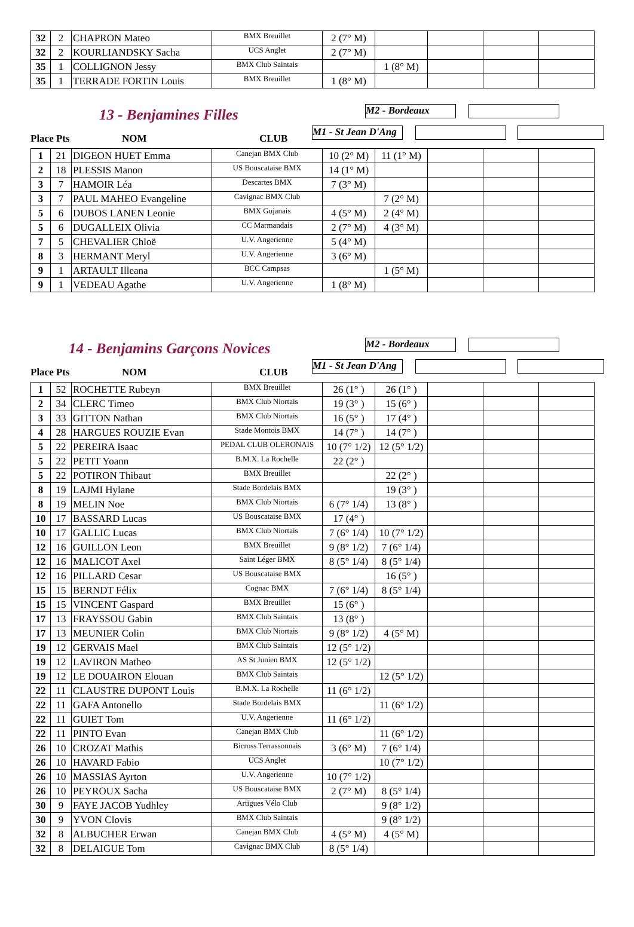| 32 | 2 | CHAPRON Mateo | BMX Breuillet | 2 (7° M) | | | | |
| 32 | 2 | KOURLIANDSKY Sacha | UCS Anglet | 2 (7° M) | | | | |
| 35 | 1 | COLLIGNON Jessy | BMX Club Saintais | | 1 (8° M) | | | |
| 35 | 1 | TERRADE FORTIN Louis | BMX Breuillet | 1 (8° M) | | | | |
13 - Benjamines Filles M2 - Bordeaux
M1 - St Jean D'Ang
Place Pts NOM CLUB
| 1 | 21 | DIGEON HUET Emma | Canejan BMX Club | 10 (2° M) | 11 (1° M) | | | |
| 2 | 18 | PLESSIS Manon | US Bouscataise BMX | 14 (1° M) | | | | |
| 3 | 7 | HAMOIR Léa | Descartes BMX | 7 (3° M) | | | | |
| 3 | 7 | PAUL MAHEO Evangeline | Cavignac BMX Club | | 7 (2° M) | | | |
| 5 | 6 | DUBOS LANEN Leonie | BMX Gujanais | 4 (5° M) | 2 (4° M) | | | |
| 5 | 6 | DUGALLEIX Olivia | CC Marmandais | 2 (7° M) | 4 (3° M) | | | |
| 7 | 5 | CHEVALIER Chloë | U.V. Angerienne | 5 (4° M) | | | | |
| 8 | 3 | HERMANT Meryl | U.V. Angerienne | 3 (6° M) | | | | |
| 9 | 1 | ARTAULT Illeana | BCC Campsas | | 1 (5° M) | | | |
| 9 | 1 | VEDEAU Agathe | U.V. Angerienne | 1 (8° M) | | | | |
14 - Benjamins Garçons Novices M2 - Bordeaux
M1 - St Jean D'Ang
Place Pts NOM CLUB
| 1 | 52 | ROCHETTE Rubeyn | BMX Breuillet | 26 (1° ) | 26 (1° ) | | | |
| 2 | 34 | CLERC Timeo | BMX Club Niortais | 19 (3° ) | 15 (6° ) | | | |
| 3 | 33 | GITTON Nathan | BMX Club Niortais | 16 (5° ) | 17 (4° ) | | | |
| 4 | 28 | HARGUES ROUZIE Evan | Stade Montois BMX | 14 (7° ) | 14 (7° ) | | | |
| 5 | 22 | PEREIRA Isaac | PEDAL CLUB OLERONAIS | 10 (7° 1/2) | 12 (5° 1/2) | | | |
| 5 | 22 | PETIT Yoann | B.M.X. La Rochelle | 22 (2° ) | | | | |
| 5 | 22 | POTIRON Thibaut | BMX Breuillet | | 22 (2° ) | | | |
| 8 | 19 | LAJMI Hylane | Stade Bordelais BMX | | 19 (3° ) | | | |
| 8 | 19 | MELIN Noe | BMX Club Niortais | 6 (7° 1/4) | 13 (8° ) | | | |
| 10 | 17 | BASSARD Lucas | US Bouscataise BMX | 17 (4° ) | | | | |
| 10 | 17 | GALLIC Lucas | BMX Club Niortais | 7 (6° 1/4) | 10 (7° 1/2) | | | |
| 12 | 16 | GUILLON Leon | BMX Breuillet | 9 (8° 1/2) | 7 (6° 1/4) | | | |
| 12 | 16 | MALICOT Axel | Saint Léger BMX | 8 (5° 1/4) | 8 (5° 1/4) | | | |
| 12 | 16 | PILLARD Cesar | US Bouscataise BMX | | 16 (5° ) | | | |
| 15 | 15 | BERNDT Félix | Cognac BMX | 7 (6° 1/4) | 8 (5° 1/4) | | | |
| 15 | 15 | VINCENT Gaspard | BMX Breuillet | 15 (6° ) | | | | |
| 17 | 13 | FRAYSSOU Gabin | BMX Club Saintais | 13 (8° ) | | | | |
| 17 | 13 | MEUNIER Colin | BMX Club Niortais | 9 (8° 1/2) | 4 (5° M) | | | |
| 19 | 12 | GERVAIS Mael | BMX Club Saintais | 12 (5° 1/2) | | | | |
| 19 | 12 | LAVIRON Matheo | AS St Junien BMX | 12 (5° 1/2) | | | | |
| 19 | 12 | LE DOUAIRON Elouan | BMX Club Saintais | | 12 (5° 1/2) | | | |
| 22 | 11 | CLAUSTRE DUPONT Louis | B.M.X. La Rochelle | 11 (6° 1/2) | | | | |
| 22 | 11 | GAFA Antonello | Stade Bordelais BMX | | 11 (6° 1/2) | | | |
| 22 | 11 | GUIET Tom | U.V. Angerienne | 11 (6° 1/2) | | | | |
| 22 | 11 | PINTO Evan | Canejan BMX Club | | 11 (6° 1/2) | | | |
| 26 | 10 | CROZAT Mathis | Bicross Terrassonnais | 3 (6° M) | 7 (6° 1/4) | | | |
| 26 | 10 | HAVARD Fabio | UCS Anglet | | 10 (7° 1/2) | | | |
| 26 | 10 | MASSIAS Ayrton | U.V. Angerienne | 10 (7° 1/2) | | | | |
| 26 | 10 | PEYROUX Sacha | US Bouscataise BMX | 2 (7° M) | 8 (5° 1/4) | | | |
| 30 | 9 | FAYE JACOB Yudhley | Artigues Vélo Club | | 9 (8° 1/2) | | | |
| 30 | 9 | YVON Clovis | BMX Club Saintais | | 9 (8° 1/2) | | | |
| 32 | 8 | ALBUCHER Erwan | Canejan BMX Club | 4 (5° M) | 4 (5° M) | | | |
| 32 | 8 | DELAIGUE Tom | Cavignac BMX Club | 8 (5° 1/4) | | | | |